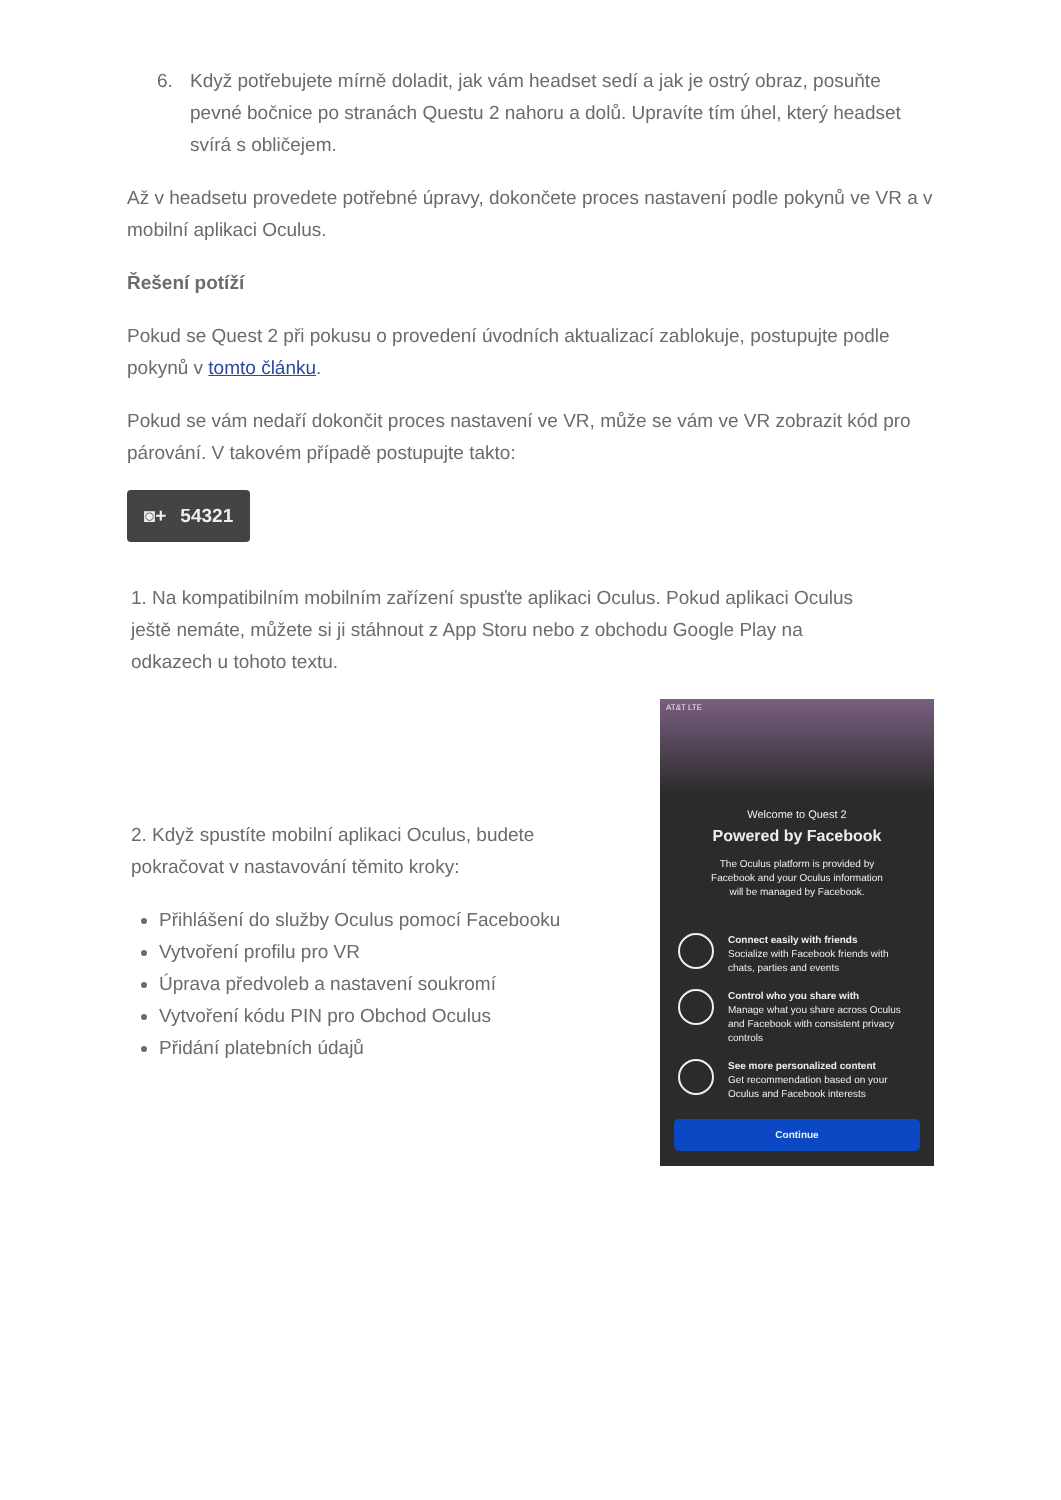6. Když potřebujete mírně doladit, jak vám headset sedí a jak je ostrý obraz, posuňte pevné bočnice po stranách Questu 2 nahoru a dolů. Upravíte tím úhel, který headset svírá s obličejem.
Až v headsetu provedete potřebné úpravy, dokončete proces nastavení podle pokynů ve VR a v mobilní aplikaci Oculus.
Řešení potíží
Pokud se Quest 2 při pokusu o provedení úvodních aktualizací zablokuje, postupujte podle pokynů v tomto článku.
Pokud se vám nedaří dokončit proces nastavení ve VR, může se vám ve VR zobrazit kód pro párování. V takovém případě postupujte takto:
◙+ 54321
1. Na kompatibilním mobilním zařízení spusťte aplikaci Oculus. Pokud aplikaci Oculus ještě nemáte, můžete si ji stáhnout z App Storu nebo z obchodu Google Play na odkazech u tohoto textu.
2. Když spustíte mobilní aplikaci Oculus, budete pokračovat v nastavování těmito kroky:
Přihlášení do služby Oculus pomocí Facebooku
Vytvoření profilu pro VR
Úprava předvoleb a nastavení soukromí
Vytvoření kódu PIN pro Obchod Oculus
Přidání platebních údajů
AT&T LTE
Welcome to Quest 2
Powered by Facebook
The Oculus platform is provided by
Facebook and your Oculus information
will be managed by Facebook.
Connect easily with friends
Socialize with Facebook friends with chats, parties and events
Control who you share with
Manage what you share across Oculus and Facebook with consistent privacy controls
See more personalized content
Get recommendation based on your Oculus and Facebook interests
Continue